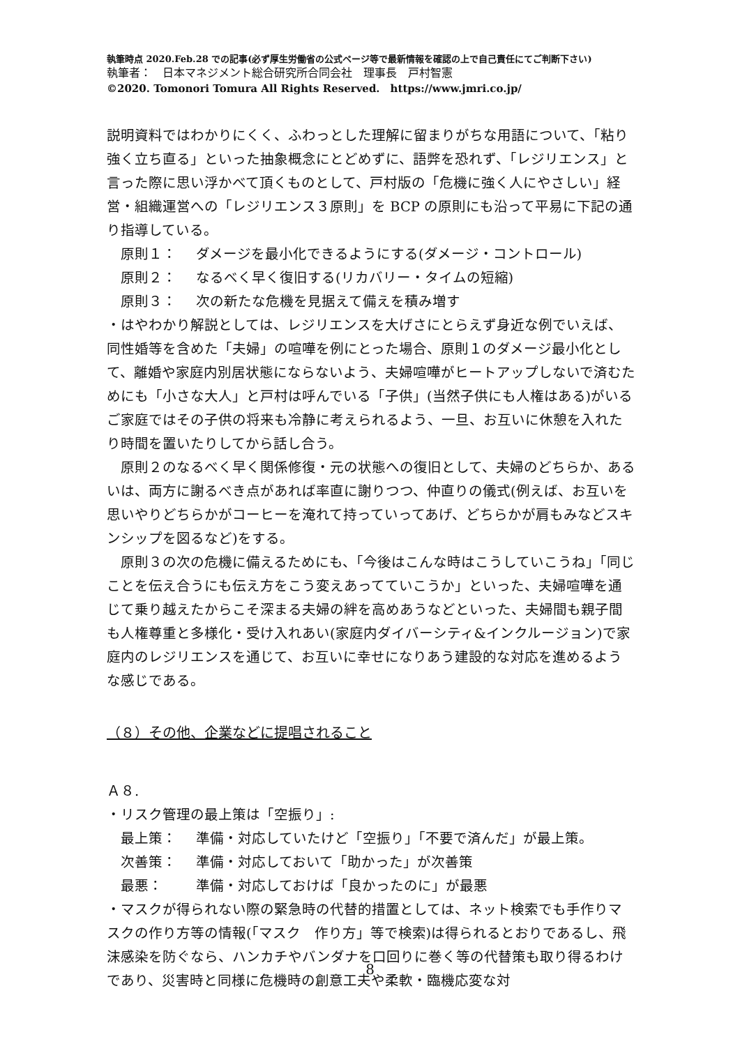執筆時点 2020.Feb.28 での記事(必ず厚生労働省の公式ページ等で最新情報を確認の上で自己責任にてご判断下さい)
執筆者：　日本マネジメント総合研究所合同会社　理事長　戸村智憲
©2020. Tomonori Tomura All Rights Reserved.　https://www.jmri.co.jp/
説明資料ではわかりにくく、ふわっとした理解に留まりがちな用語について、「粘り強く立ち直る」といった抽象概念にとどめずに、語弊を恐れず、「レジリエンス」と言った際に思い浮かべて頂くものとして、戸村版の「危機に強く人にやさしい」経営・組織運営への「レジリエンス３原則」を BCP の原則にも沿って平易に下記の通り指導している。
原則１： ダメージを最小化できるようにする(ダメージ・コントロール)
原則２： なるべく早く復旧する(リカバリー・タイムの短縮)
原則３： 次の新たな危機を見据えて備えを積み増す
・はやわかり解説としては、レジリエンスを大げさにとらえず身近な例でいえば、同性婚等を含めた「夫婦」の喧嘩を例にとった場合、原則１のダメージ最小化として、離婚や家庭内別居状態にならないよう、夫婦喧嘩がヒートアップしないで済むためにも「小さな大人」と戸村は呼んでいる「子供」(当然子供にも人権はある)がいるご家庭ではその子供の将来も冷静に考えられるよう、一旦、お互いに休憩を入れたり時間を置いたりしてから話し合う。
　原則２のなるべく早く関係修復・元の状態への復旧として、夫婦のどちらか、あるいは、両方に謝るべき点があれば率直に謝りつつ、仲直りの儀式(例えば、お互いを思いやりどちらかがコーヒーを淹れて持っていってあげ、どちらかが肩もみなどスキンシップを図るなど)をする。
　原則３の次の危機に備えるためにも、「今後はこんな時はこうしていこうね」「同じことを伝え合うにも伝え方をこう変えあってていこうか」といった、夫婦喧嘩を通じて乗り越えたからこそ深まる夫婦の絆を高めあうなどといった、夫婦間も親子間も人権尊重と多様化・受け入れあい(家庭内ダイバーシティ&インクルージョン)で家庭内のレジリエンスを通じて、お互いに幸せになりあう建設的な対応を進めるような感じである。
（８）その他、企業などに提唱されること
Ａ８.
・リスク管理の最上策は「空振り」:
最上策： 準備・対応していたけど「空振り」「不要で済んだ」が最上策。
次善策： 準備・対応しておいて「助かった」が次善策
最悪： 準備・対応しておけば「良かったのに」が最悪
・マスクが得られない際の緊急時の代替的措置としては、ネット検索でも手作りマスクの作り方等の情報(「マスク　作り方」等で検索)は得られるとおりであるし、飛沫感染を防ぐなら、ハンカチやバンダナを口回りに巻く等の代替策も取り得るわけであり、災害時と同様に危機時の創意工夫や柔軟・臨機応変な対
8